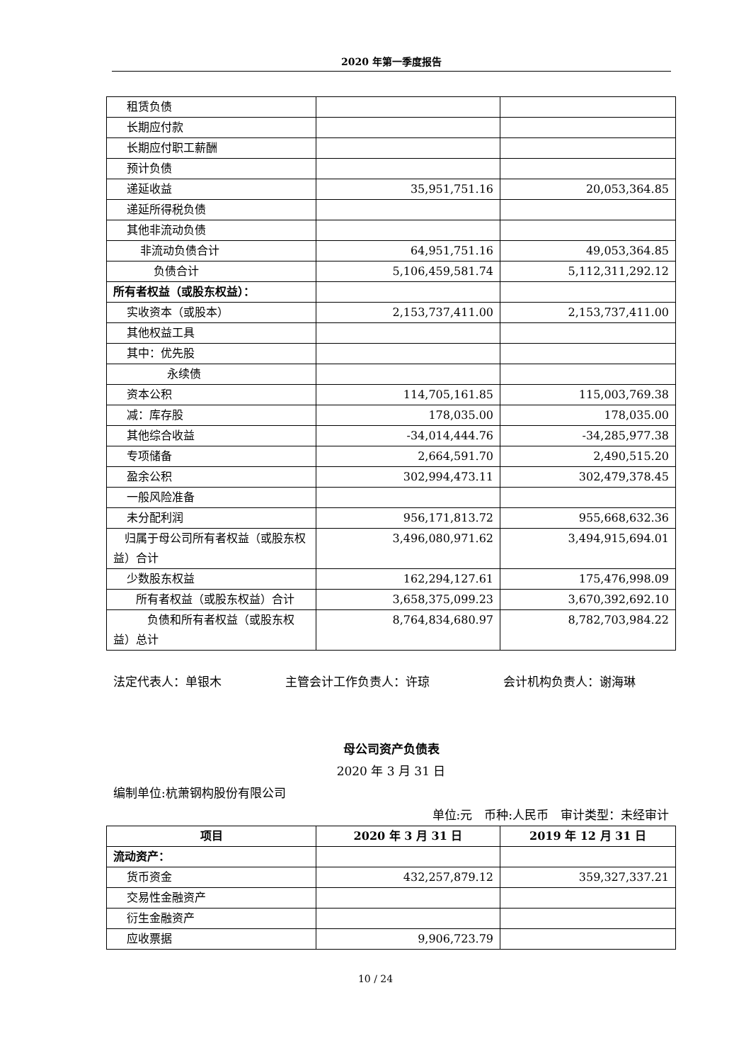2020 年第一季度报告
| 租赁负债 | | |
| 长期应付款 | | |
| 长期应付职工薪酬 | | |
| 预计负债 | | |
| 递延收益 | 35,951,751.16 | 20,053,364.85 |
| 递延所得税负债 | | |
| 其他非流动负债 | | |
| 非流动负债合计 | 64,951,751.16 | 49,053,364.85 |
| 负债合计 | 5,106,459,581.74 | 5,112,311,292.12 |
| 所有者权益（或股东权益）： | | |
| 实收资本（或股本） | 2,153,737,411.00 | 2,153,737,411.00 |
| 其他权益工具 | | |
| 其中：优先股 | | |
| 永续债 | | |
| 资本公积 | 114,705,161.85 | 115,003,769.38 |
| 减：库存股 | 178,035.00 | 178,035.00 |
| 其他综合收益 | -34,014,444.76 | -34,285,977.38 |
| 专项储备 | 2,664,591.70 | 2,490,515.20 |
| 盈余公积 | 302,994,473.11 | 302,479,378.45 |
| 一般风险准备 | | |
| 未分配利润 | 956,171,813.72 | 955,668,632.36 |
| 归属于母公司所有者权益（或股东权益）合计 | 3,496,080,971.62 | 3,494,915,694.01 |
| 少数股东权益 | 162,294,127.61 | 175,476,998.09 |
| 所有者权益（或股东权益）合计 | 3,658,375,099.23 | 3,670,392,692.10 |
| 负债和所有者权益（或股东权益）总计 | 8,764,834,680.97 | 8,782,703,984.22 |
法定代表人：单银木 主管会计工作负责人：许琼 会计机构负责人：谢海琳
母公司资产负债表
2020 年 3 月 31 日
编制单位:杭萧钢构股份有限公司
单位:元 币种:人民币 审计类型：未经审计
| 项目 | 2020 年 3 月 31 日 | 2019 年 12 月 31 日 |
| --- | --- | --- |
| 流动资产： | | |
| 货币资金 | 432,257,879.12 | 359,327,337.21 |
| 交易性金融资产 | | |
| 衍生金融资产 | | |
| 应收票据 | 9,906,723.79 | |
10 / 24